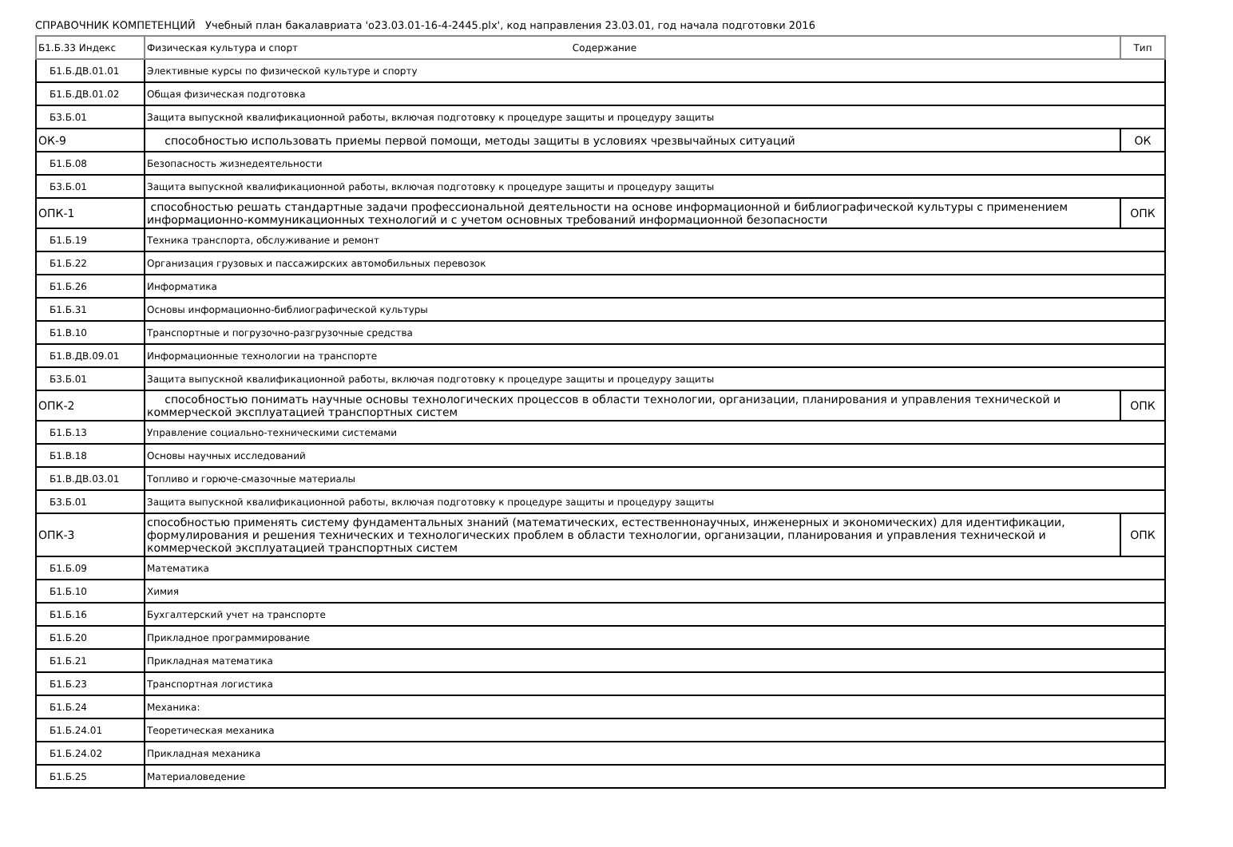СПРАВОЧНИК КОМПЕТЕНЦИЙ Учебный план бакалавриата 'o23.03.01-16-4-2445.plx', код направления 23.03.01, год начала подготовки 2016
| Б1.Б.33 Индекс | Физическая культура и спорт Содержание | Тип |
| --- | --- | --- |
| Б1.Б.ДВ.01.01 | Элективные курсы по физической культуре и спорту | |
| Б1.Б.ДВ.01.02 | Общая физическая подготовка | |
| Б3.Б.01 | Защита выпускной квалификационной работы, включая подготовку к процедуре защиты и процедуру защиты | |
| ОК-9 | способностью использовать приемы первой помощи, методы защиты в условиях чрезвычайных ситуаций | ОК |
| Б1.Б.08 | Безопасность жизнедеятельности | |
| Б3.Б.01 | Защита выпускной квалификационной работы, включая подготовку к процедуре защиты и процедуру защиты | |
| ОПК-1 | способностью решать стандартные задачи профессиональной деятельности на основе информационной и библиографической культуры с применением информационно-коммуникационных технологий и с учетом основных требований информационной безопасности | ОПК |
| Б1.Б.19 | Техника транспорта, обслуживание и ремонт | |
| Б1.Б.22 | Организация грузовых и пассажирских автомобильных перевозок | |
| Б1.Б.26 | Информатика | |
| Б1.Б.31 | Основы информационно-библиографической культуры | |
| Б1.В.10 | Транспортные и погрузочно-разгрузочные средства | |
| Б1.В.ДВ.09.01 | Информационные технологии на транспорте | |
| Б3.Б.01 | Защита выпускной квалификационной работы, включая подготовку к процедуре защиты и процедуру защиты | |
| ОПК-2 | способностью понимать научные основы технологических процессов в области технологии, организации, планирования и управления технической и коммерческой эксплуатацией транспортных систем | ОПК |
| Б1.Б.13 | Управление социально-техническими системами | |
| Б1.В.18 | Основы научных исследований | |
| Б1.В.ДВ.03.01 | Топливо и горюче-смазочные материалы | |
| Б3.Б.01 | Защита выпускной квалификационной работы, включая подготовку к процедуре защиты и процедуру защиты | |
| ОПК-3 | способностью применять систему фундаментальных знаний (математических, естественнонаучных, инженерных и экономических) для идентификации, формулирования и решения технических и технологических проблем в области технологии, организации, планирования и управления технической и коммерческой эксплуатацией транспортных систем | ОПК |
| Б1.Б.09 | Математика | |
| Б1.Б.10 | Химия | |
| Б1.Б.16 | Бухгалтерский учет на транспорте | |
| Б1.Б.20 | Прикладное программирование | |
| Б1.Б.21 | Прикладная математика | |
| Б1.Б.23 | Транспортная логистика | |
| Б1.Б.24 | Механика: | |
| Б1.Б.24.01 | Теоретическая механика | |
| Б1.Б.24.02 | Прикладная механика | |
| Б1.Б.25 | Материаловедение | |